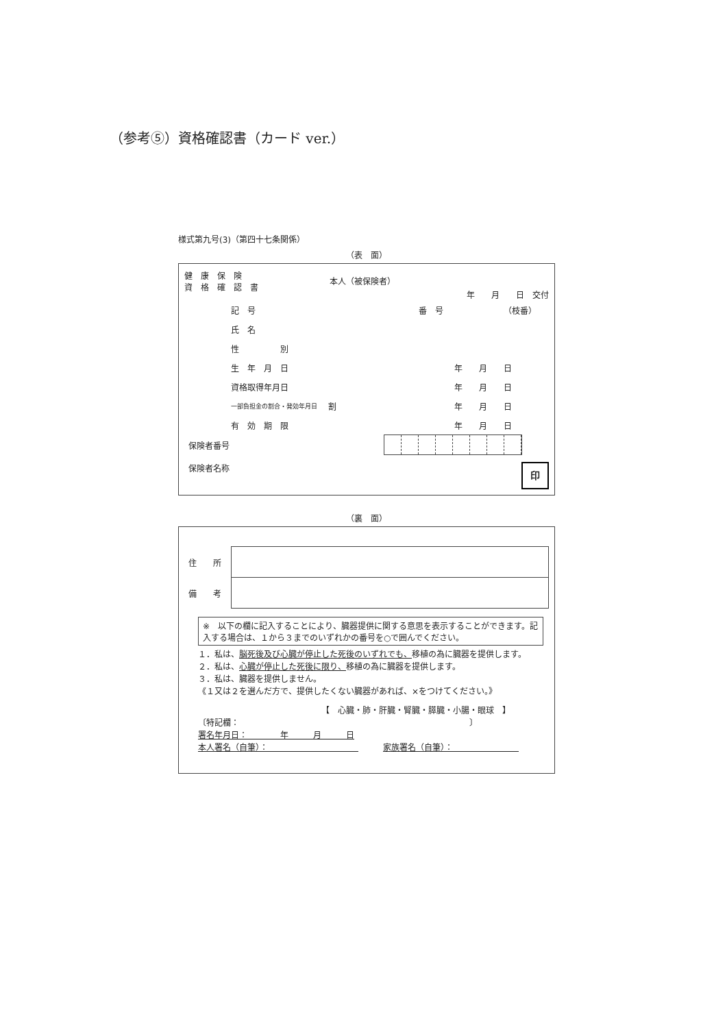（参考⑤）資格確認書（カード ver.）
様式第九号(3)（第四十七条関係）
（表　面）
健　康　保　険
資　格　確　認　書
本人（被保険者）
年　　月　　日　交付
| 記 号 | 番 号 | （枝番） |
| 氏 名 | | |
| 性 別 | | |
| 生 年 月 日 | | 年 月 日 |
| 資格取得年月日 | | 年 月 日 |
| 一部負担金の割合・発効年月日 | 割 | 年 月 日 |
| 有 効 期 限 | | 年 月 日 |
保険者番号
保険者名称 印
（裏　面）
| 住 所 | |
| 備 考 | |
※　以下の欄に記入することにより、臓器提供に関する意思を表示することができます。記入する場合は、１から３までのいずれかの番号を○で囲んでください。
１．私は、脳死後及び心臓が停止した死後のいずれでも、移植の為に臓器を提供します。
２．私は、心臓が停止した死後に限り、移植の為に臓器を提供します。
３．私は、臓器を提供しません。
《１又は２を選んだ方で、提供したくない臓器があれば、×をつけてください。》
【　心臓・肺・肝臓・腎臓・膵臓・小腸・眼球　】
〔特記欄：　　　　　　　　　　　　　　　　　　　　　　　　　　　　〕
署名年月日：　　　　年　　　月　　　日
本人署名（自筆）：　　　　　　　　　　　　　　家族署名（自筆）：